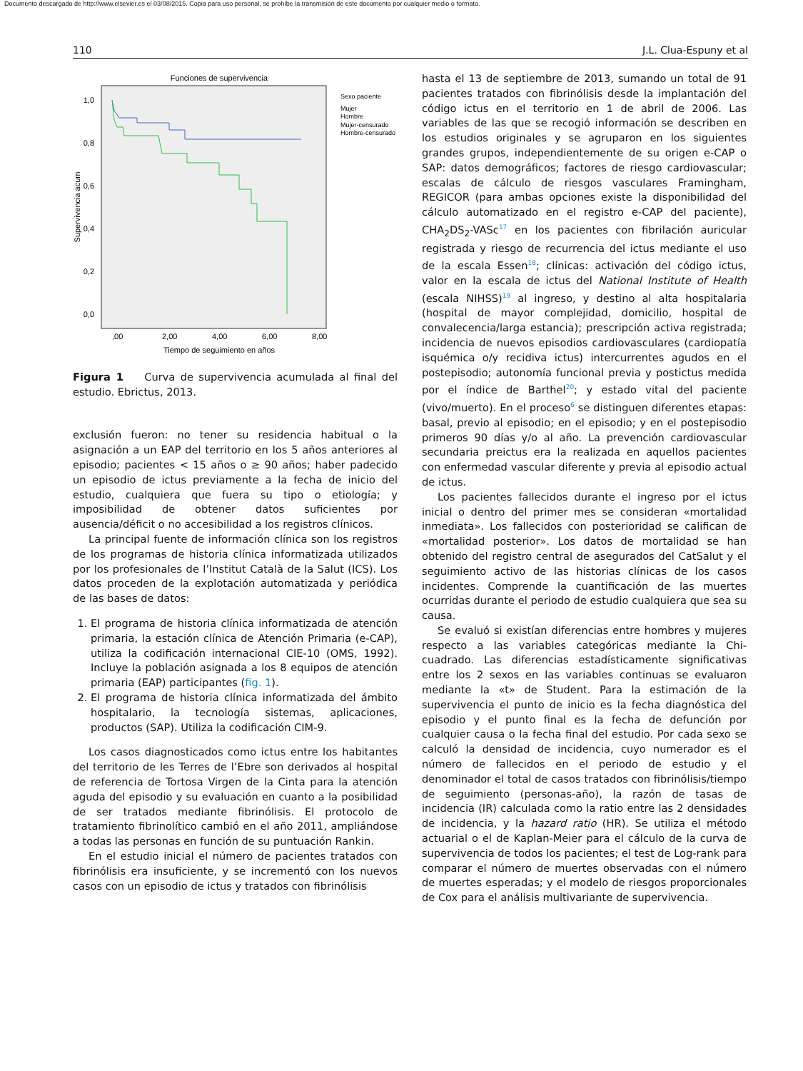Documento descargado de http://www.elsevier.es el 03/08/2015. Copia para uso personal, se prohíbe la transmisión de este documento por cualquier medio o formato.
110 J.L. Clua-Espuny et al
Funciones de supervivencia
1,0
0,8
0,6
0,4
0,2
0,0
Supervivencia acum
,00
2,00
4,00
6,00
8,00
Tiempo de seguimiento en años
Sexo paciente
Mujer
Hombre
Mujer-censurado
Hombre-censurado
Figura 1 Curva de supervivencia acumulada al final del estudio. Ebrictus, 2013.
exclusión fueron: no tener su residencia habitual o la asignación a un EAP del territorio en los 5 años anteriores al episodio; pacientes < 15 años o ≥ 90 años; haber padecido un episodio de ictus previamente a la fecha de inicio del estudio, cualquiera que fuera su tipo o etiología; y imposibilidad de obtener datos suficientes por ausencia/déficit o no accesibilidad a los registros clínicos.
La principal fuente de información clínica son los registros de los programas de historia clínica informatizada utilizados por los profesionales de l’Institut Català de la Salut (ICS). Los datos proceden de la explotación automatizada y periódica de las bases de datos:
1. El programa de historia clínica informatizada de atención primaria, la estación clínica de Atención Primaria (e-CAP), utiliza la codificación internacional CIE-10 (OMS, 1992). Incluye la población asignada a los 8 equipos de atención primaria (EAP) participantes (fig. 1).
2. El programa de historia clínica informatizada del ámbito hospitalario, la tecnología sistemas, aplicaciones, productos (SAP). Utiliza la codificación CIM-9.
Los casos diagnosticados como ictus entre los habitantes del territorio de les Terres de l’Ebre son derivados al hospital de referencia de Tortosa Virgen de la Cinta para la atención aguda del episodio y su evaluación en cuanto a la posibilidad de ser tratados mediante fibrinólisis. El protocolo de tratamiento fibrinolítico cambió en el año 2011, ampliándose a todas las personas en función de su puntuación Rankin.
En el estudio inicial el número de pacientes tratados con fibrinólisis era insuficiente, y se incrementó con los nuevos casos con un episodio de ictus y tratados con fibrinólisis
hasta el 13 de septiembre de 2013, sumando un total de 91 pacientes tratados con fibrinólisis desde la implantación del código ictus en el territorio en 1 de abril de 2006. Las variables de las que se recogió información se describen en los estudios originales y se agruparon en los siguientes grandes grupos, independientemente de su origen e-CAP o SAP: datos demográficos; factores de riesgo cardiovascular; escalas de cálculo de riesgos vasculares Framingham, REGICOR (para ambas opciones existe la disponibilidad del cálculo automatizado en el registro e-CAP del paciente), CHA<sub>2</sub>DS<sub>2</sub>-VASc<sup>17</sup> en los pacientes con fibrilación auricular registrada y riesgo de recurrencia del ictus mediante el uso de la escala Essen<sup>18</sup>; clínicas: activación del código ictus, valor en la escala de ictus del National Institute of Health (escala NIHSS)<sup>19</sup> al ingreso, y destino al alta hospitalaria (hospital de mayor complejidad, domicilio, hospital de convalecencia/larga estancia); prescripción activa registrada; incidencia de nuevos episodios cardiovasculares (cardiopatía isquémica o/y recidiva ictus) intercurrentes agudos en el postepisodio; autonomía funcional previa y postictus medida por el índice de Barthel<sup>20</sup>; y estado vital del paciente (vivo/muerto). En el proceso<sup>6</sup> se distinguen diferentes etapas: basal, previo al episodio; en el episodio; y en el postepisodio primeros 90 días y/o al año. La prevención cardiovascular secundaria preictus era la realizada en aquellos pacientes con enfermedad vascular diferente y previa al episodio actual de ictus.
Los pacientes fallecidos durante el ingreso por el ictus inicial o dentro del primer mes se consideran «mortalidad inmediata». Los fallecidos con posterioridad se califican de «mortalidad posterior». Los datos de mortalidad se han obtenido del registro central de asegurados del CatSalut y el seguimiento activo de las historias clínicas de los casos incidentes. Comprende la cuantificación de las muertes ocurridas durante el periodo de estudio cualquiera que sea su causa.
Se evaluó si existían diferencias entre hombres y mujeres respecto a las variables categóricas mediante la Chi-cuadrado. Las diferencias estadísticamente significativas entre los 2 sexos en las variables continuas se evaluaron mediante la «t» de Student. Para la estimación de la supervivencia el punto de inicio es la fecha diagnóstica del episodio y el punto final es la fecha de defunción por cualquier causa o la fecha final del estudio. Por cada sexo se calculó la densidad de incidencia, cuyo numerador es el número de fallecidos en el periodo de estudio y el denominador el total de casos tratados con fibrinólisis/tiempo de seguimiento (personas-año), la razón de tasas de incidencia (IR) calculada como la ratio entre las 2 densidades de incidencia, y la hazard ratio (HR). Se utiliza el método actuarial o el de Kaplan-Meier para el cálculo de la curva de supervivencia de todos los pacientes; el test de Log-rank para comparar el número de muertes observadas con el número de muertes esperadas; y el modelo de riesgos proporcionales de Cox para el análisis multivariante de supervivencia.